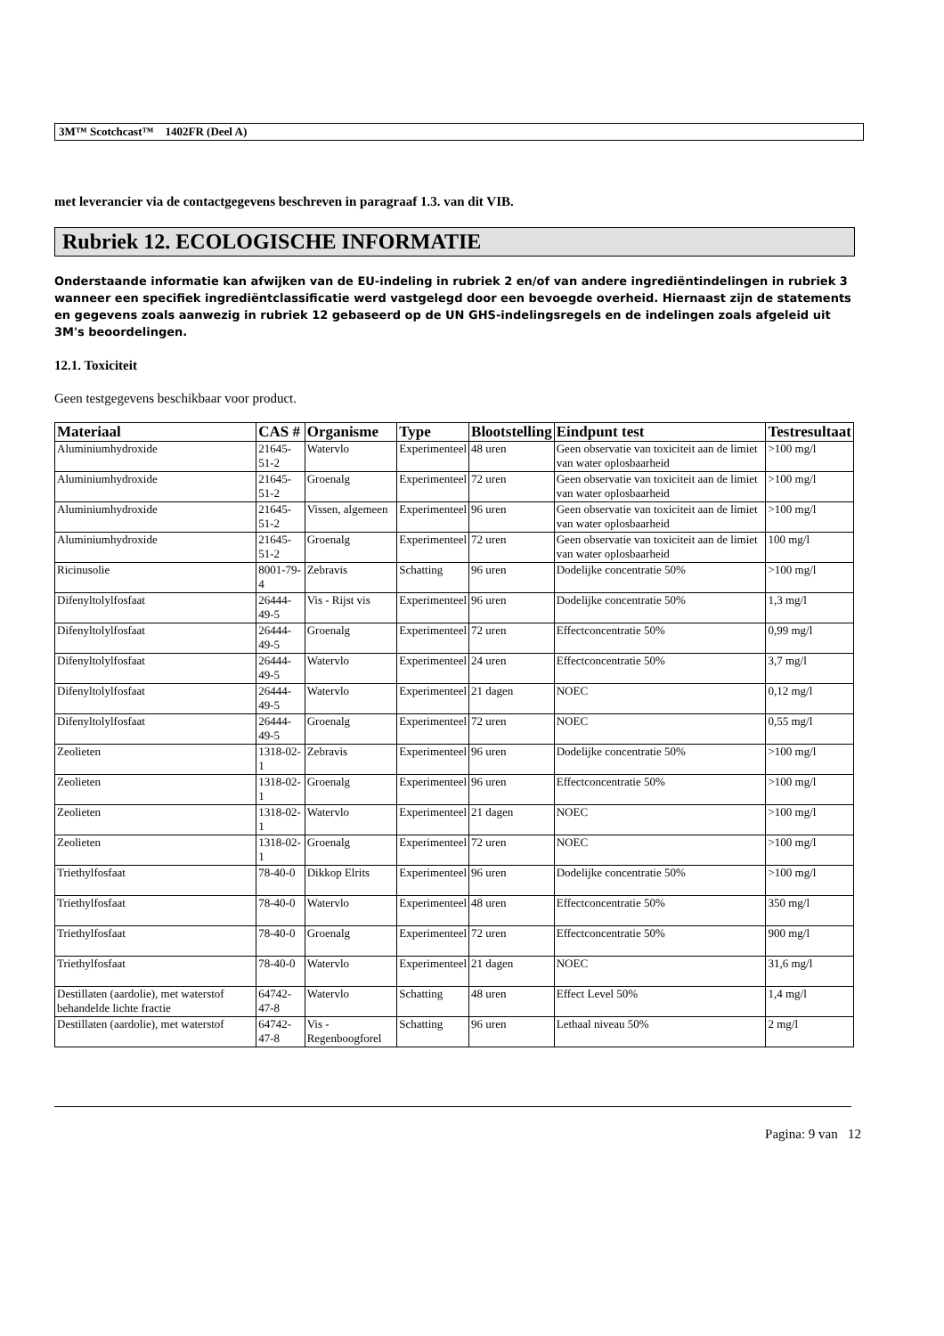3M™ Scotchcast™ 1402FR (Deel A)
met leverancier via de contactgegevens beschreven in paragraaf 1.3. van dit VIB.
Rubriek 12. ECOLOGISCHE INFORMATIE
Onderstaande informatie kan afwijken van de EU-indeling in rubriek 2 en/of van andere ingrediëntindelingen in rubriek 3 wanneer een specifiek ingrediëntclassificatie werd vastgelegd door een bevoegde overheid. Hiernaast zijn de statements en gegevens zoals aanwezig in rubriek 12 gebaseerd op de UN GHS-indelingsregels en de indelingen zoals afgeleid uit 3M's beoordelingen.
12.1. Toxiciteit
Geen testgegevens beschikbaar voor product.
| Materiaal | CAS # | Organisme | Type | Blootstelling | Eindpunt test | Testresultaat |
| --- | --- | --- | --- | --- | --- | --- |
| Aluminiumhydroxide | 21645-51-2 | Watervlo | Experimenteel | 48 uren | Geen observatie van toxiciteit aan de limiet van water oplosbaarheid | >100 mg/l |
| Aluminiumhydroxide | 21645-51-2 | Groenalg | Experimenteel | 72 uren | Geen observatie van toxiciteit aan de limiet van water oplosbaarheid | >100 mg/l |
| Aluminiumhydroxide | 21645-51-2 | Vissen, algemeen | Experimenteel | 96 uren | Geen observatie van toxiciteit aan de limiet van water oplosbaarheid | >100 mg/l |
| Aluminiumhydroxide | 21645-51-2 | Groenalg | Experimenteel | 72 uren | Geen observatie van toxiciteit aan de limiet van water oplosbaarheid | 100 mg/l |
| Ricinusolie | 8001-79-4 | Zebravis | Schatting | 96 uren | Dodelijke concentratie 50% | >100 mg/l |
| Difenyltolylfosfaat | 26444-49-5 | Vis - Rijst vis | Experimenteel | 96 uren | Dodelijke concentratie 50% | 1,3 mg/l |
| Difenyltolylfosfaat | 26444-49-5 | Groenalg | Experimenteel | 72 uren | Effectconcentratie 50% | 0,99 mg/l |
| Difenyltolylfosfaat | 26444-49-5 | Watervlo | Experimenteel | 24 uren | Effectconcentratie 50% | 3,7 mg/l |
| Difenyltolylfosfaat | 26444-49-5 | Watervlo | Experimenteel | 21 dagen | NOEC | 0,12 mg/l |
| Difenyltolylfosfaat | 26444-49-5 | Groenalg | Experimenteel | 72 uren | NOEC | 0,55 mg/l |
| Zeolieten | 1318-02-1 | Zebravis | Experimenteel | 96 uren | Dodelijke concentratie 50% | >100 mg/l |
| Zeolieten | 1318-02-1 | Groenalg | Experimenteel | 96 uren | Effectconcentratie 50% | >100 mg/l |
| Zeolieten | 1318-02-1 | Watervlo | Experimenteel | 21 dagen | NOEC | >100 mg/l |
| Zeolieten | 1318-02-1 | Groenalg | Experimenteel | 72 uren | NOEC | >100 mg/l |
| Triethylfosfaat | 78-40-0 | Dikkop Elrits | Experimenteel | 96 uren | Dodelijke concentratie 50% | >100 mg/l |
| Triethylfosfaat | 78-40-0 | Watervlo | Experimenteel | 48 uren | Effectconcentratie 50% | 350 mg/l |
| Triethylfosfaat | 78-40-0 | Groenalg | Experimenteel | 72 uren | Effectconcentratie 50% | 900 mg/l |
| Triethylfosfaat | 78-40-0 | Watervlo | Experimenteel | 21 dagen | NOEC | 31,6 mg/l |
| Destillaten (aardolie), met waterstof behandelde lichte fractie | 64742-47-8 | Watervlo | Schatting | 48 uren | Effect Level 50% | 1,4 mg/l |
| Destillaten (aardolie), met waterstof | 64742-47-8 | Vis - Regenboogforel | Schatting | 96 uren | Lethaal niveau 50% | 2 mg/l |
Pagina: 9 van 12